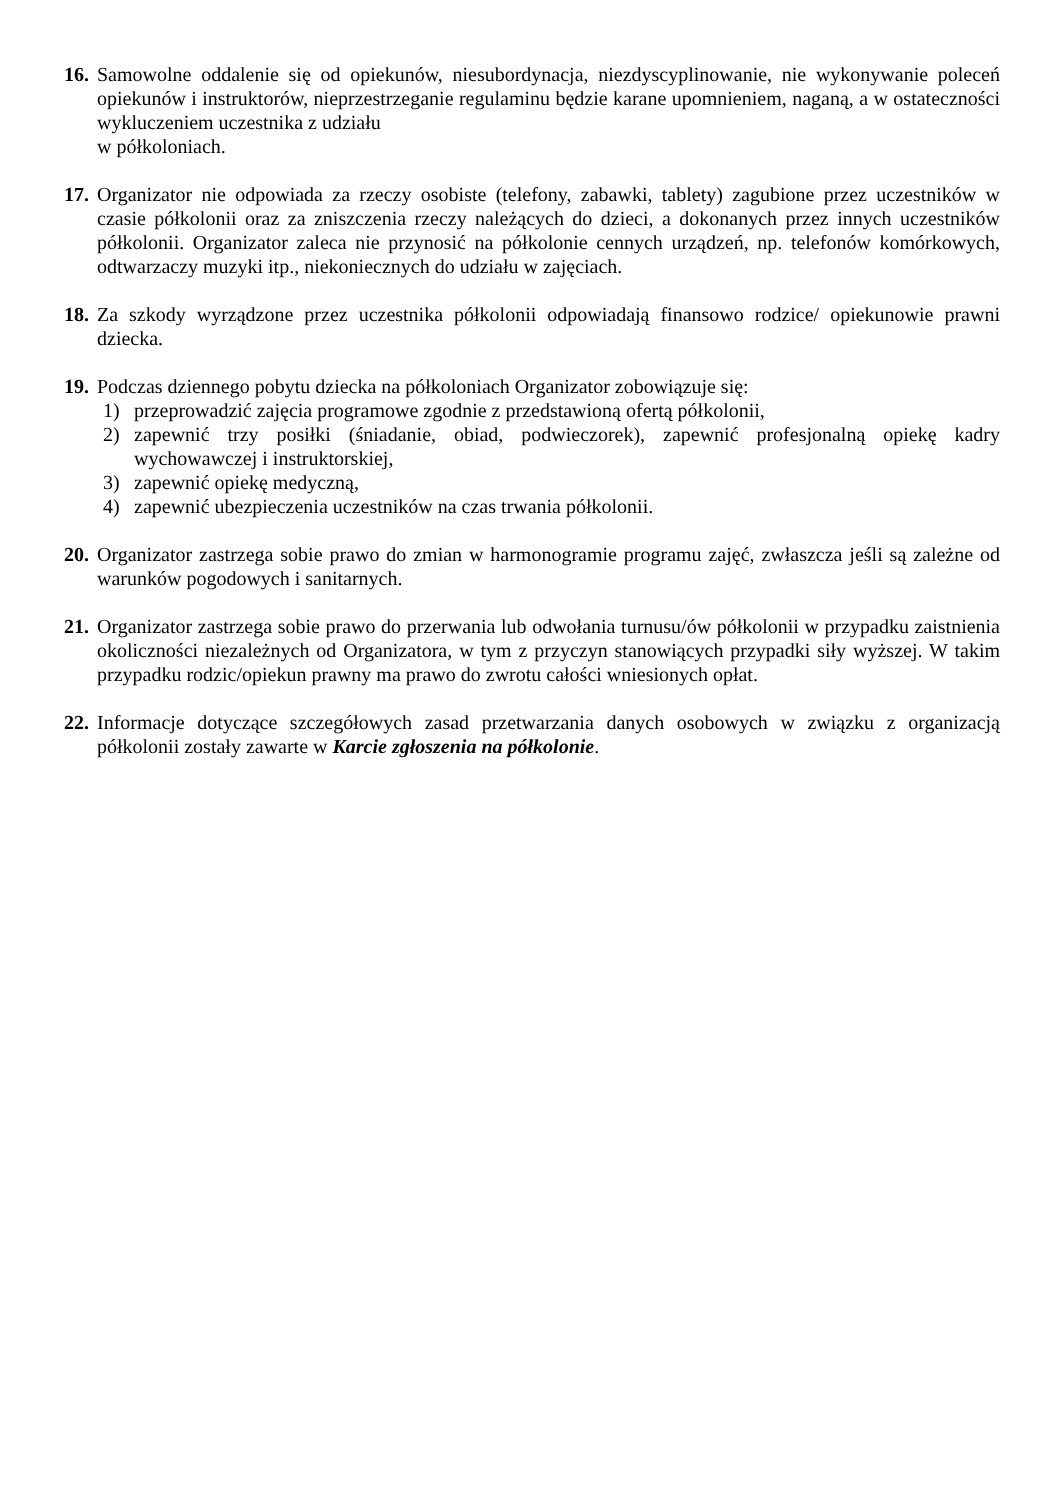16. Samowolne oddalenie się od opiekunów, niesubordynacja, niezdyscyplinowanie, nie wykonywanie poleceń opiekunów i instruktorów, nieprzestrzeganie regulaminu będzie karane upomnieniem, naganą, a w ostateczności wykluczeniem uczestnika z udziału
w półkoloniach.
17. Organizator nie odpowiada za rzeczy osobiste (telefony, zabawki, tablety) zagubione przez uczestników w czasie półkolonii oraz za zniszczenia rzeczy należących do dzieci, a dokonanych przez innych uczestników półkolonii. Organizator zaleca nie przynosić na półkolonie cennych urządzeń, np. telefonów komórkowych, odtwarzaczy muzyki itp., niekoniecznych do udziału w zajęciach.
18. Za szkody wyrządzone przez uczestnika półkolonii odpowiadają finansowo rodzice/ opiekunowie prawni dziecka.
19. Podczas dziennego pobytu dziecka na półkoloniach Organizator zobowiązuje się:
1) przeprowadzić zajęcia programowe zgodnie z przedstawioną ofertą półkolonii,
2) zapewnić trzy posiłki (śniadanie, obiad, podwieczorek), zapewnić profesjonalną opiekę kadry wychowawczej i instruktorskiej,
3) zapewnić opiekę medyczną,
4) zapewnić ubezpieczenia uczestników na czas trwania półkolonii.
20. Organizator zastrzega sobie prawo do zmian w harmonogramie programu zajęć, zwłaszcza jeśli są zależne od warunków pogodowych i sanitarnych.
21. Organizator zastrzega sobie prawo do przerwania lub odwołania turnusu/ów półkolonii w przypadku zaistnienia okoliczności niezależnych od Organizatora, w tym z przyczyn stanowiących przypadki siły wyższej. W takim przypadku rodzic/opiekun prawny ma prawo do zwrotu całości wniesionych opłat.
22. Informacje dotyczące szczegółowych zasad przetwarzania danych osobowych w związku z organizacją półkolonii zostały zawarte w Karcie zgłoszenia na półkolonie.